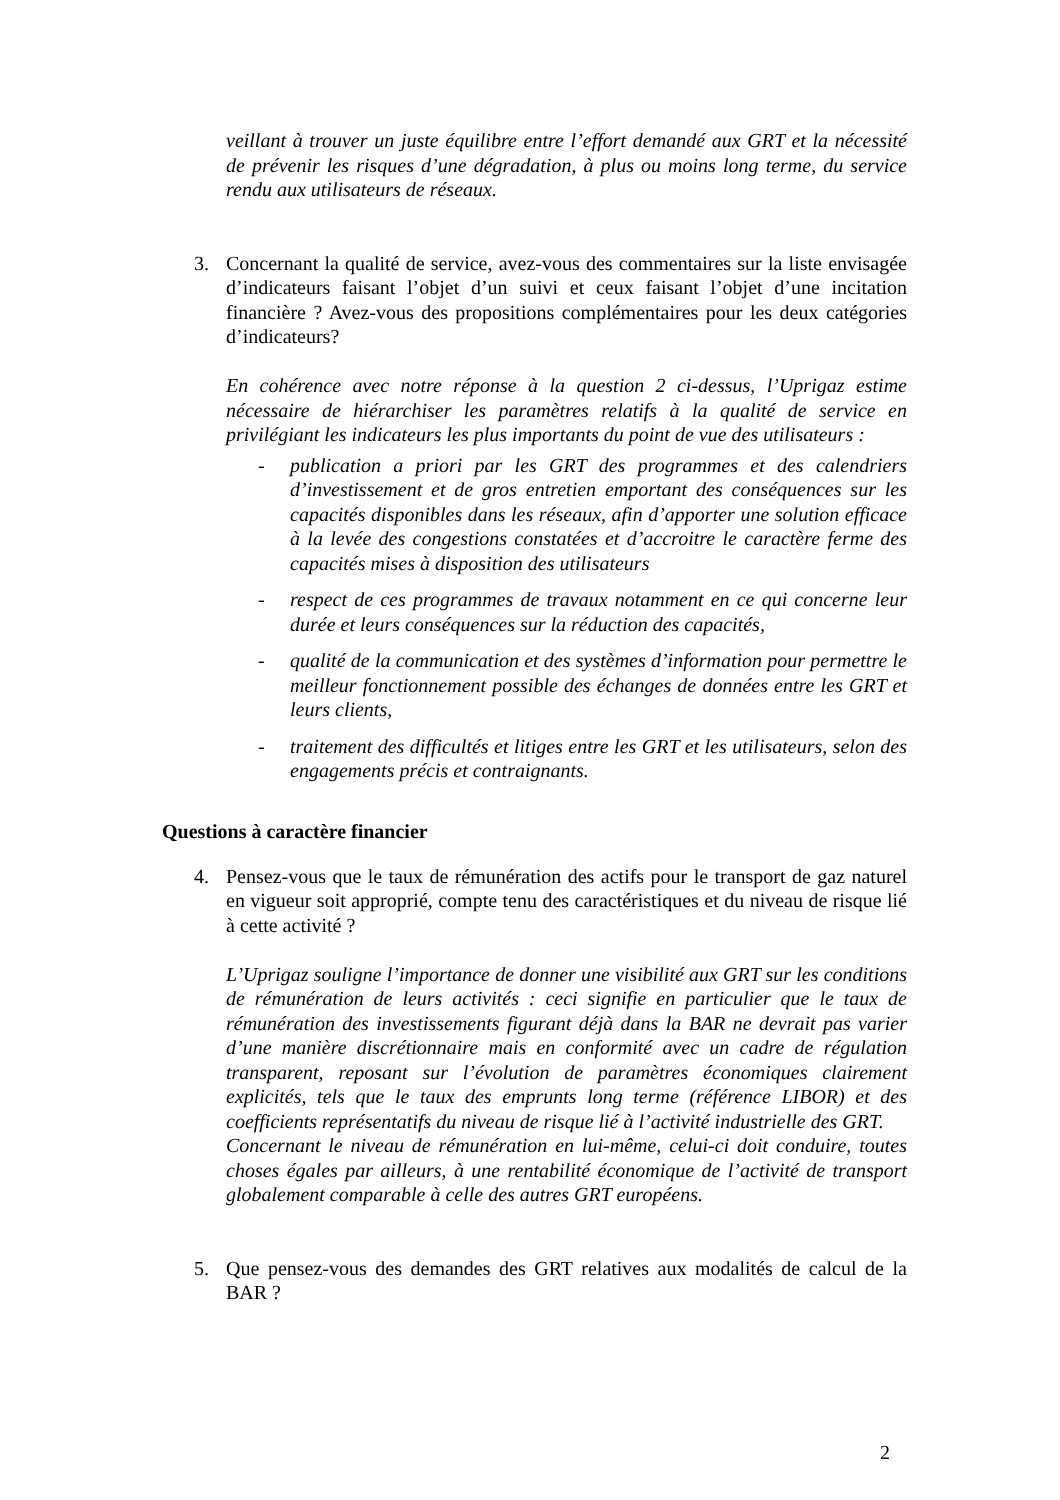veillant à trouver un juste équilibre entre l’effort demandé aux GRT et la nécessité de prévenir les risques d’une dégradation, à plus ou moins long terme, du service rendu aux utilisateurs de réseaux.
3. Concernant la qualité de service, avez-vous des commentaires sur la liste envisagée d’indicateurs faisant l’objet d’un suivi et ceux faisant l’objet d’une incitation financière ? Avez-vous des propositions complémentaires pour les deux catégories d’indicateurs?
En cohérence avec notre réponse à la question 2 ci-dessus, l’Uprigaz estime nécessaire de hiérarchiser les paramètres relatifs à la qualité de service en privilégiant les indicateurs les plus importants du point de vue des utilisateurs :
- publication a priori par les GRT des programmes et des calendriers d’investissement et de gros entretien emportant des conséquences sur les capacités disponibles dans les réseaux, afin d’apporter une solution efficace à la levée des congestions constatées et d’accroitre le caractère ferme des capacités mises à disposition des utilisateurs
- respect de ces programmes de travaux notamment en ce qui concerne leur durée et leurs conséquences sur la réduction des capacités,
- qualité de la communication et des systèmes d’information pour permettre le meilleur fonctionnement possible des échanges de données entre les GRT et leurs clients,
- traitement des difficultés et litiges entre les GRT et les utilisateurs, selon des engagements précis et contraignants.
Questions à caractère financier
4. Pensez-vous que le taux de rémunération des actifs pour le transport de gaz naturel en vigueur soit approprié, compte tenu des caractéristiques et du niveau de risque lié à cette activité ?
L’Uprigaz souligne l’importance de donner une visibilité aux GRT sur les conditions de rémunération de leurs activités : ceci signifie en particulier que le taux de rémunération des investissements figurant déjà dans la BAR ne devrait pas varier d’une manière discrétionnaire mais en conformité avec un cadre de régulation transparent, reposant sur l’évolution de paramètres économiques clairement explicités, tels que le taux des emprunts long terme (référence LIBOR) et des coefficients représentatifs du niveau de risque lié à l’activité industrielle des GRT.
Concernant le niveau de rémunération en lui-même, celui-ci doit conduire, toutes choses égales par ailleurs, à une rentabilité économique de l’activité de transport globalement comparable à celle des autres GRT européens.
5. Que pensez-vous des demandes des GRT relatives aux modalités de calcul de la BAR ?
2